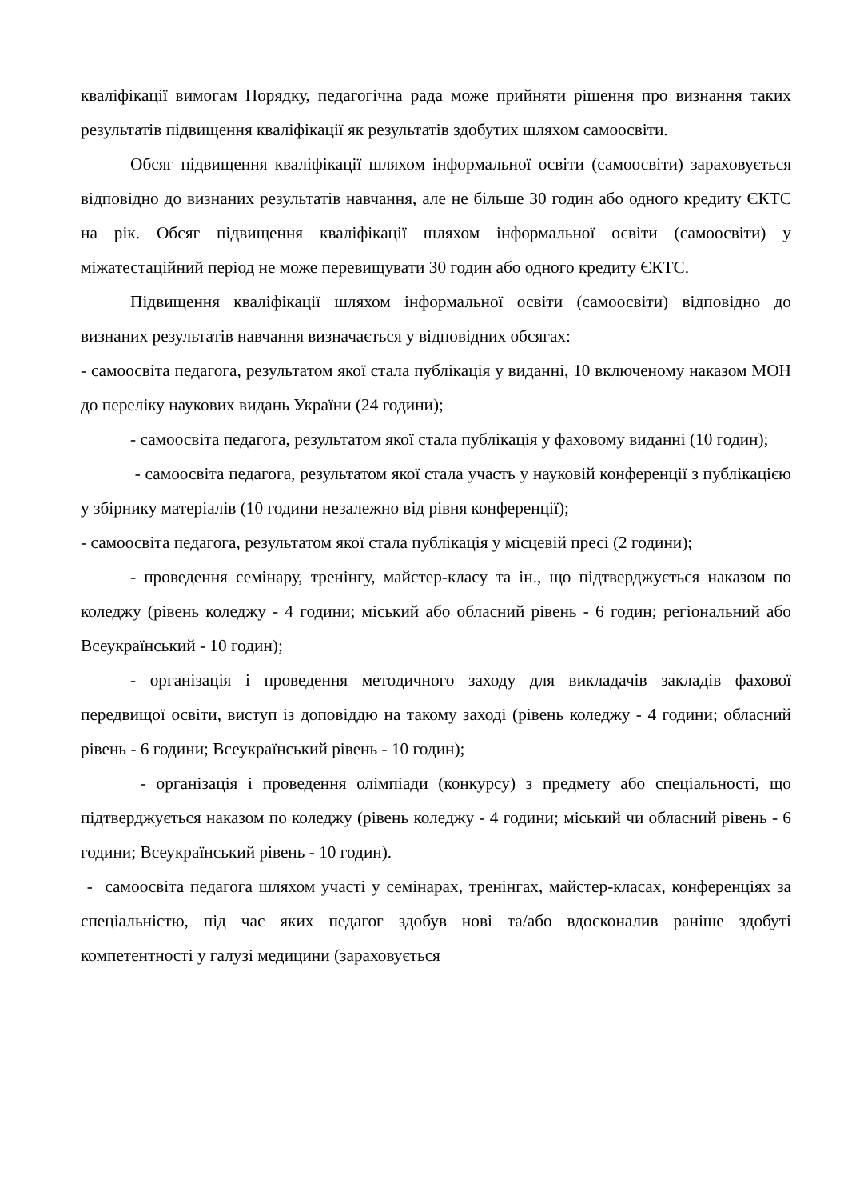кваліфікації вимогам Порядку, педагогічна рада може прийняти рішення про визнання таких результатів підвищення кваліфікації як результатів здобутих шляхом самоосвіти.
Обсяг підвищення кваліфікації шляхом інформальної освіти (самоосвіти) зараховується відповідно до визнаних результатів навчання, але не більше 30 годин або одного кредиту ЄКТС на рік. Обсяг підвищення кваліфікації шляхом інформальної освіти (самоосвіти) у міжатестаційний період не може перевищувати 30 годин або одного кредиту ЄКТС.
Підвищення кваліфікації шляхом інформальної освіти (самоосвіти) відповідно до визнаних результатів навчання визначається у відповідних обсягах:
- самоосвіта педагога, результатом якої стала публікація у виданні, 10 включеному наказом МОН до переліку наукових видань України (24 години);
- самоосвіта педагога, результатом якої стала публікація у фаховому виданні (10 годин);
- самоосвіта педагога, результатом якої стала участь у науковій конференції з публікацією у збірнику матеріалів (10 години незалежно від рівня конференції);
- самоосвіта педагога, результатом якої стала публікація у місцевій пресі (2 години);
- проведення семінару, тренінгу, майстер-класу та ін., що підтверджується наказом по коледжу (рівень коледжу - 4 години; міський або обласний рівень - 6 годин; регіональний або Всеукраїнський - 10 годин);
- організація і проведення методичного заходу для викладачів закладів фахової передвищої освіти, виступ із доповіддю на такому заході (рівень коледжу - 4 години; обласний рівень - 6 години; Всеукраїнський рівень - 10 годин);
- організація і проведення олімпіади (конкурсу) з предмету або спеціальності, що підтверджується наказом по коледжу (рівень коледжу - 4 години; міський чи обласний рівень - 6 години; Всеукраїнський рівень - 10 годин).
- самоосвіта педагога шляхом участі у семінарах, тренінгах, майстер-класах, конференціях за спеціальністю, під час яких педагог здобув нові та/або вдосконалив раніше здобуті компетентності у галузі медицини (зараховується